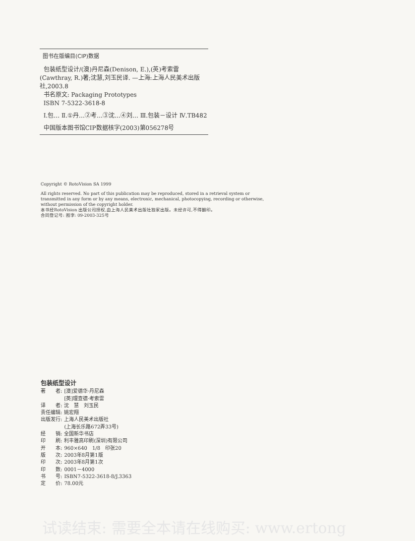图书在版编目(CIP)数据
包装纸型设计/(澳)丹尼森(Denison, E.),(英)考索雷(Cawthray, R.)著;沈慧,刘玉民译. —上海:上海人民美术出版社,2003.8
书名原文: Packaging Prototypes
ISBN 7-5322-3618-8
Ⅰ.包… Ⅱ.①丹…②考…③沈…④刘… Ⅲ.包装－设计 Ⅳ.TB482
中国版本图书馆CIP数据核字(2003)第056278号
Copyright © RotoVision SA 1999
All rights reserved. No part of this publication may be reproduced, stored in a retrieval system or transmitted in any form or by any means, electronic, mechanical, photocopying, recording or otherwise, without permission of the copyright holder.
本书经RotoVision 出版公司授权,由上海人民美术出版社独家出版。未经许可,不得翻印。
合同登记号: 图字: 09-2003-325号
包装纸型设计
| 著 者: | [澳]爱德华·丹尼森 |
| | [英]理查德·考索雷 |
| 译 者: | 沈 慧 刘玉民 |
| 责任编辑: | 姚宏翔 |
| 出版发行: | 上海人民美术出版社 |
| | (上海长乐路672弄33号) |
| 经 销: | 全国新华书店 |
| 印 刷: | 利丰雅高印刷(深圳)有限公司 |
| 开 本: | 960×640 1/8 印张20 |
| 版 次: | 2003年8月第1版 |
| 印 次: | 2003年8月第1次 |
| 印 数: | 0001－4000 |
| 书 号: | ISBN7-5322-3618-8/J.3363 |
| 定 价: | 78.00元 |
试读结束: 需要全本请在线购买: www.ertong